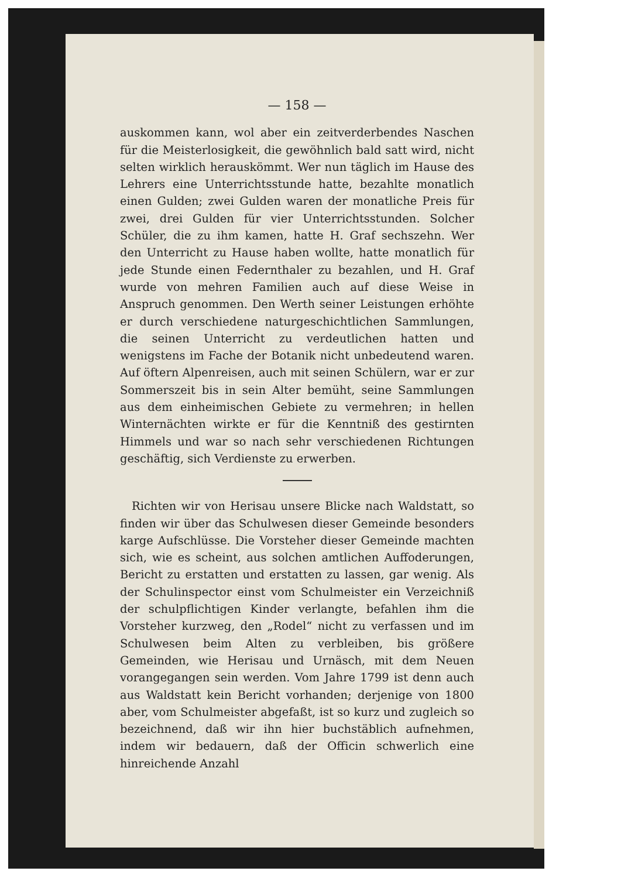— 158 —
auskommen kann, wol aber ein zeitverderbendes Naschen für die Meisterlosigkeit, die gewöhnlich bald satt wird, nicht selten wirklich herauskömmt. Wer nun täglich im Hause des Lehrers eine Unterrichtsstunde hatte, bezahlte monatlich einen Gulden; zwei Gulden waren der monatliche Preis für zwei, drei Gulden für vier Unterrichtsstunden. Solcher Schüler, die zu ihm kamen, hatte H. Graf sechszehn. Wer den Unterricht zu Hause haben wollte, hatte monatlich für jede Stunde einen Federnthaler zu bezahlen, und H. Graf wurde von mehren Familien auch auf diese Weise in Anspruch genommen. Den Werth seiner Leistungen erhöhte er durch verschiedene naturgeschichtlichen Sammlungen, die seinen Unterricht zu verdeutlichen hatten und wenigstens im Fache der Botanik nicht unbedeutend waren. Auf öftern Alpenreisen, auch mit seinen Schülern, war er zur Sommerszeit bis in sein Alter bemüht, seine Sammlungen aus dem einheimischen Gebiete zu vermehren; in hellen Winternächten wirkte er für die Kenntniß des gestirnten Himmels und war so nach sehr verschiedenen Richtungen geschäftig, sich Verdienste zu erwerben.
Richten wir von Herisau unsere Blicke nach Waldstatt, so finden wir über das Schulwesen dieser Gemeinde besonders karge Aufschlüsse. Die Vorsteher dieser Gemeinde machten sich, wie es scheint, aus solchen amtlichen Auffoderungen, Bericht zu erstatten und erstatten zu lassen, gar wenig. Als der Schulinspector einst vom Schulmeister ein Verzeichniß der schulpflichtigen Kinder verlangte, befahlen ihm die Vorsteher kurzweg, den „Rodel“ nicht zu verfassen und im Schulwesen beim Alten zu verbleiben, bis größere Gemeinden, wie Herisau und Urnäsch, mit dem Neuen vorangegangen sein werden. Vom Jahre 1799 ist denn auch aus Waldstatt kein Bericht vorhanden; derjenige von 1800 aber, vom Schulmeister abgefaßt, ist so kurz und zugleich so bezeichnend, daß wir ihn hier buchstäblich aufnehmen, indem wir bedauern, daß der Officin schwerlich eine hinreichende Anzahl